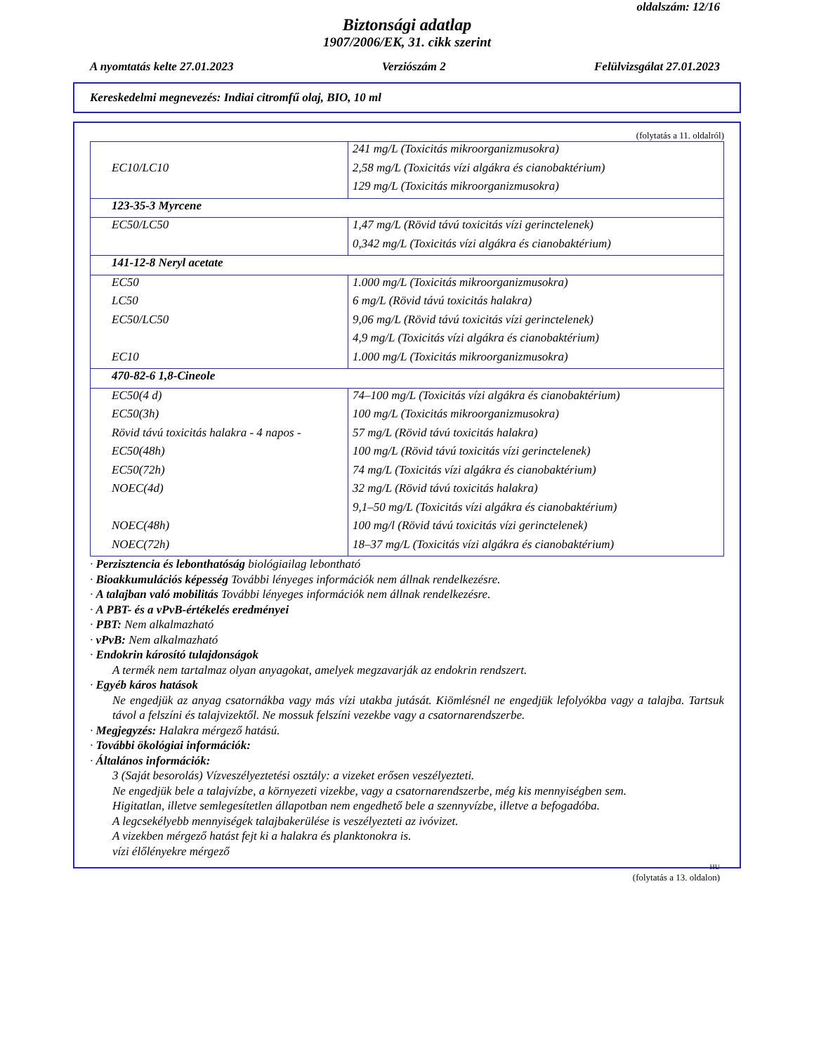oldalszám: 12/16
Biztonsági adatlap
1907/2006/EK, 31. cikk szerint
A nyomtatás kelte 27.01.2023 Verziószám 2 Felülvizsgálat 27.01.2023
Kereskedelmi megnevezés: Indiai citromfű olaj, BIO, 10 ml
(folytatás a 11. oldalról)
| | 241 mg/L (Toxicitás mikroorganizmusokra) |
| EC10/LC10 | 2,58 mg/L (Toxicitás vízi algákra és cianobaktérium) |
| | 129 mg/L (Toxicitás mikroorganizmusokra) |
| 123-35-3 Myrcene | |
| EC50/LC50 | 1,47 mg/L (Rövid távú toxicitás vízi gerinctelenek) |
| | 0,342 mg/L (Toxicitás vízi algákra és cianobaktérium) |
| 141-12-8 Neryl acetate | |
| EC50 | 1.000 mg/L (Toxicitás mikroorganizmusokra) |
| LC50 | 6 mg/L (Rövid távú toxicitás halakra) |
| EC50/LC50 | 9,06 mg/L (Rövid távú toxicitás vízi gerinctelenek) |
| | 4,9 mg/L (Toxicitás vízi algákra és cianobaktérium) |
| EC10 | 1.000 mg/L (Toxicitás mikroorganizmusokra) |
| 470-82-6 1,8-Cineole | |
| EC50(4 d) | 74–100 mg/L (Toxicitás vízi algákra és cianobaktérium) |
| EC50(3h) | 100 mg/L (Toxicitás mikroorganizmusokra) |
| Rövid távú toxicitás halakra - 4 napos - | 57 mg/L (Rövid távú toxicitás halakra) |
| EC50(48h) | 100 mg/L (Rövid távú toxicitás vízi gerinctelenek) |
| EC50(72h) | 74 mg/L (Toxicitás vízi algákra és cianobaktérium) |
| NOEC(4d) | 32 mg/L (Rövid távú toxicitás halakra) |
| | 9,1–50 mg/L (Toxicitás vízi algákra és cianobaktérium) |
| NOEC(48h) | 100 mg/l (Rövid távú toxicitás vízi gerinctelenek) |
| NOEC(72h) | 18–37 mg/L (Toxicitás vízi algákra és cianobaktérium) |
· Perzisztencia és lebonthatóság biológiailag lebontható
· Bioakkumulációs képesség További lényeges információk nem állnak rendelkezésre.
· A talajban való mobilitás További lényeges információk nem állnak rendelkezésre.
· A PBT- és a vPvB-értékelés eredményei
· PBT: Nem alkalmazható
· vPvB: Nem alkalmazható
· Endokrin károsító tulajdonságok
A termék nem tartalmaz olyan anyagokat, amelyek megzavarják az endokrin rendszert.
· Egyéb káros hatások
Ne engedjük az anyag csatornákba vagy más vízi utakba jutását. Kiömlésnél ne engedjük lefolyókba vagy a talajba. Tartsuk távol a felszíni és talajvizektől. Ne mossuk felszíni vezekbe vagy a csatornarendszerbe.
· Megjegyzés: Halakra mérgező hatású.
· További ökológiai információk:
· Általános információk:
3 (Saját besorolás) Vízveszélyeztetési osztály: a vizeket erősen veszélyezteti.
Ne engedjük bele a talajvízbe, a környezeti vizekbe, vagy a csatornarendszerbe, még kis mennyiségben sem.
Higitatlan, illetve semlegesítetlen állapotban nem engedhető bele a szennyvízbe, illetve a befogadóba.
A legcsekélyebb mennyiségek talajbakerülése is veszélyezteti az ivóvizet.
A vizekben mérgező hatást fejt ki a halakra és planktonokra is.
vízi élőlényekre mérgező
HU
(folytatás a 13. oldalon)